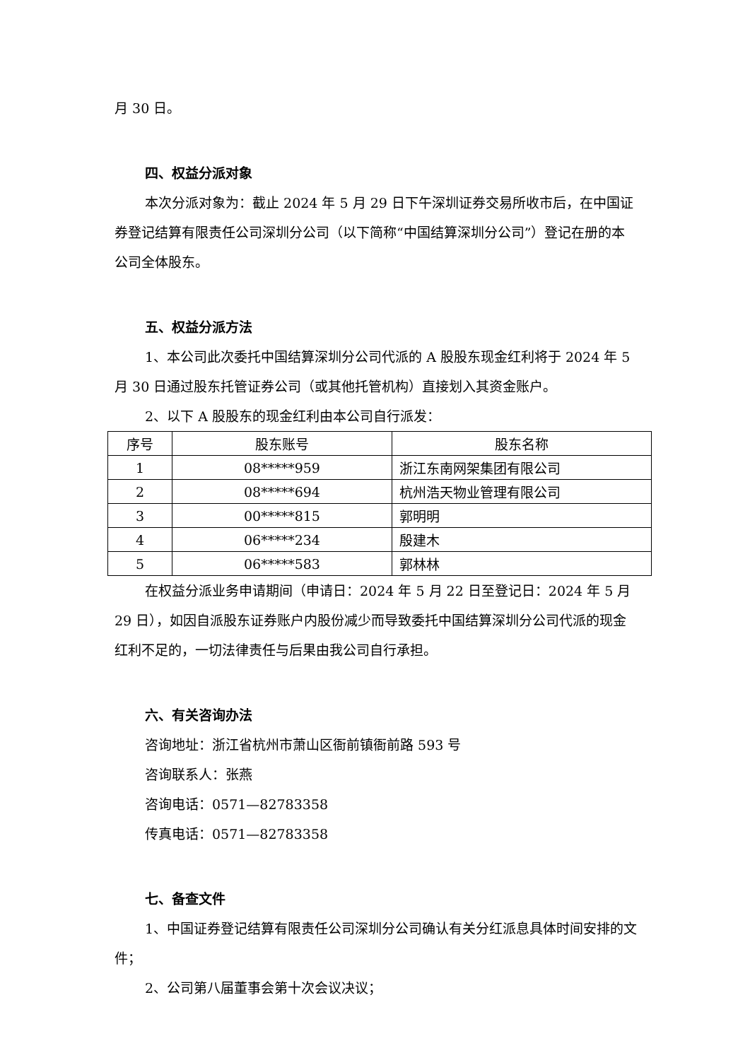月 30 日。
四、权益分派对象
本次分派对象为：截止 2024 年 5 月 29 日下午深圳证券交易所收市后，在中国证券登记结算有限责任公司深圳分公司（以下简称“中国结算深圳分公司”）登记在册的本公司全体股东。
五、权益分派方法
1、本公司此次委托中国结算深圳分公司代派的 A 股股东现金红利将于 2024 年 5 月 30 日通过股东托管证券公司（或其他托管机构）直接划入其资金账户。
2、以下 A 股股东的现金红利由本公司自行派发：
| 序号 | 股东账号 | 股东名称 |
| --- | --- | --- |
| 1 | 08*****959 | 浙江东南网架集团有限公司 |
| 2 | 08*****694 | 杭州浩天物业管理有限公司 |
| 3 | 00*****815 | 郭明明 |
| 4 | 06*****234 | 殷建木 |
| 5 | 06*****583 | 郭林林 |
在权益分派业务申请期间（申请日：2024 年 5 月 22 日至登记日：2024 年 5 月 29 日），如因自派股东证券账户内股份减少而导致委托中国结算深圳分公司代派的现金红利不足的，一切法律责任与后果由我公司自行承担。
六、有关咨询办法
咨询地址：浙江省杭州市萧山区衙前镇衙前路 593 号
咨询联系人：张燕
咨询电话：0571—82783358
传真电话：0571—82783358
七、备查文件
1、中国证券登记结算有限责任公司深圳分公司确认有关分红派息具体时间安排的文件；
2、公司第八届董事会第十次会议决议；